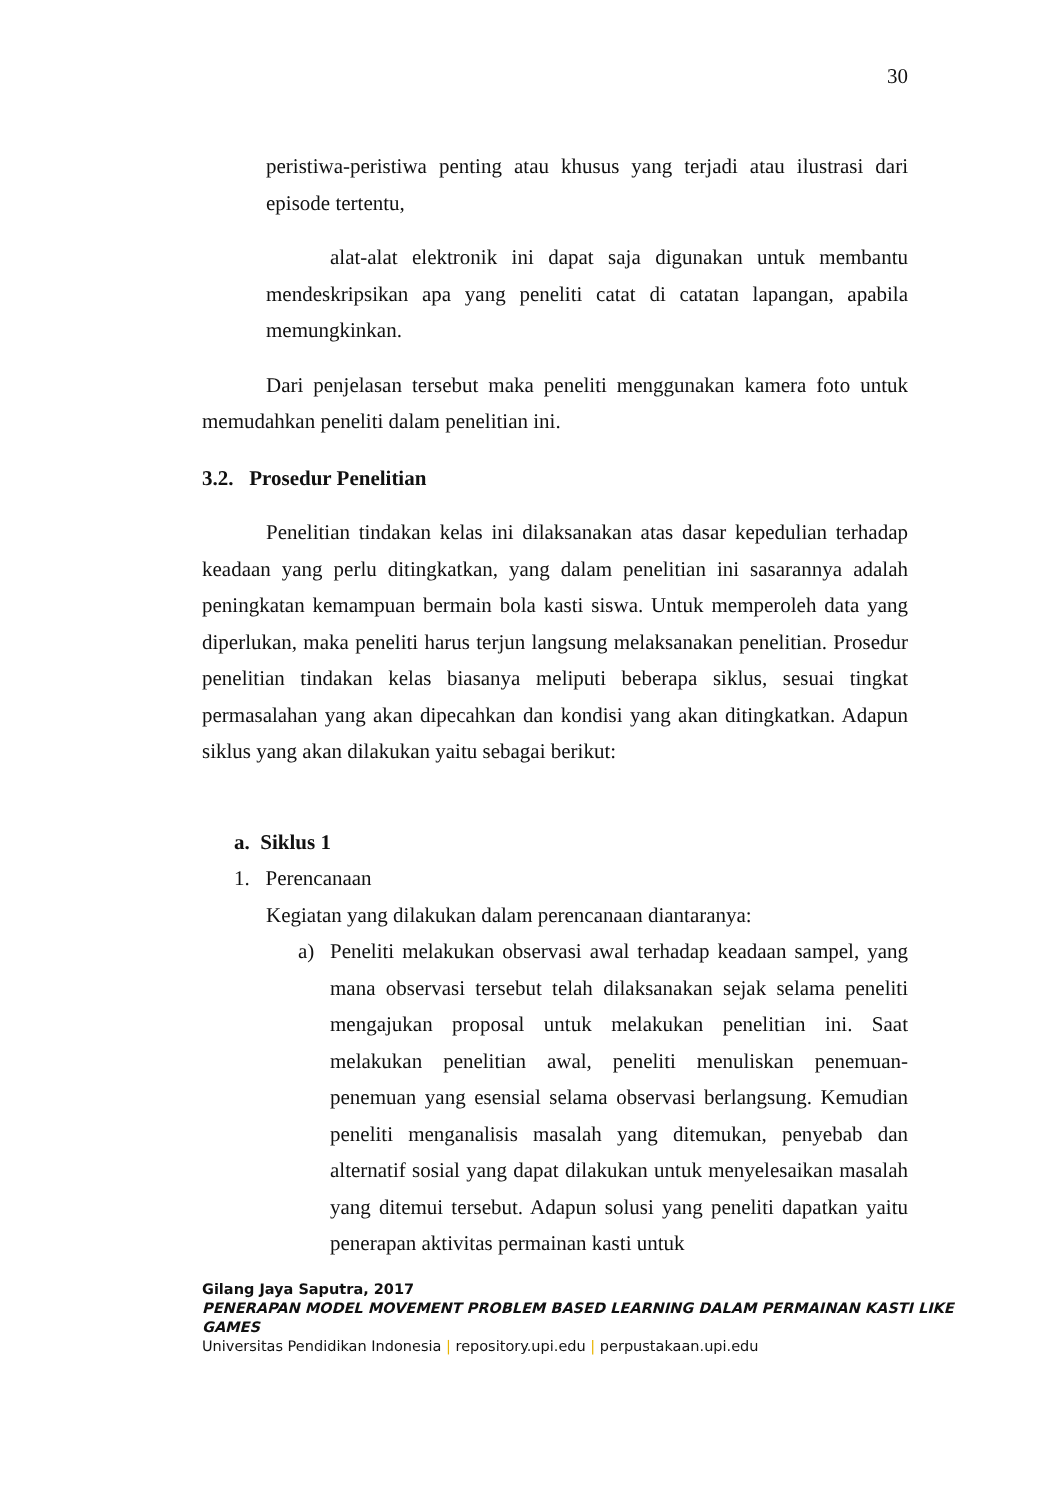30
peristiwa-peristiwa penting atau khusus yang terjadi atau ilustrasi dari episode tertentu,
alat-alat elektronik ini dapat saja digunakan untuk membantu mendeskripsikan apa yang peneliti catat di catatan lapangan, apabila memungkinkan.
Dari penjelasan tersebut maka peneliti menggunakan kamera foto untuk memudahkan peneliti dalam penelitian ini.
3.2. Prosedur Penelitian
Penelitian tindakan kelas ini dilaksanakan atas dasar kepedulian terhadap keadaan yang perlu ditingkatkan, yang dalam penelitian ini sasarannya adalah peningkatan kemampuan bermain bola kasti siswa. Untuk memperoleh data yang diperlukan, maka peneliti harus terjun langsung melaksanakan penelitian. Prosedur penelitian tindakan kelas biasanya meliputi beberapa siklus, sesuai tingkat permasalahan yang akan dipecahkan dan kondisi yang akan ditingkatkan. Adapun siklus yang akan dilakukan yaitu sebagai berikut:
a. Siklus 1
1. Perencanaan
Kegiatan yang dilakukan dalam perencanaan diantaranya:
a) Peneliti melakukan observasi awal terhadap keadaan sampel, yang mana observasi tersebut telah dilaksanakan sejak selama peneliti mengajukan proposal untuk melakukan penelitian ini. Saat melakukan penelitian awal, peneliti menuliskan penemuan-penemuan yang esensial selama observasi berlangsung. Kemudian peneliti menganalisis masalah yang ditemukan, penyebab dan alternatif sosial yang dapat dilakukan untuk menyelesaikan masalah yang ditemui tersebut. Adapun solusi yang peneliti dapatkan yaitu penerapan aktivitas permainan kasti untuk
Gilang Jaya Saputra, 2017
PENERAPAN MODEL MOVEMENT PROBLEM BASED LEARNING DALAM PERMAINAN KASTI LIKE
GAMES
Universitas Pendidikan Indonesia | repository.upi.edu | perpustakaan.upi.edu